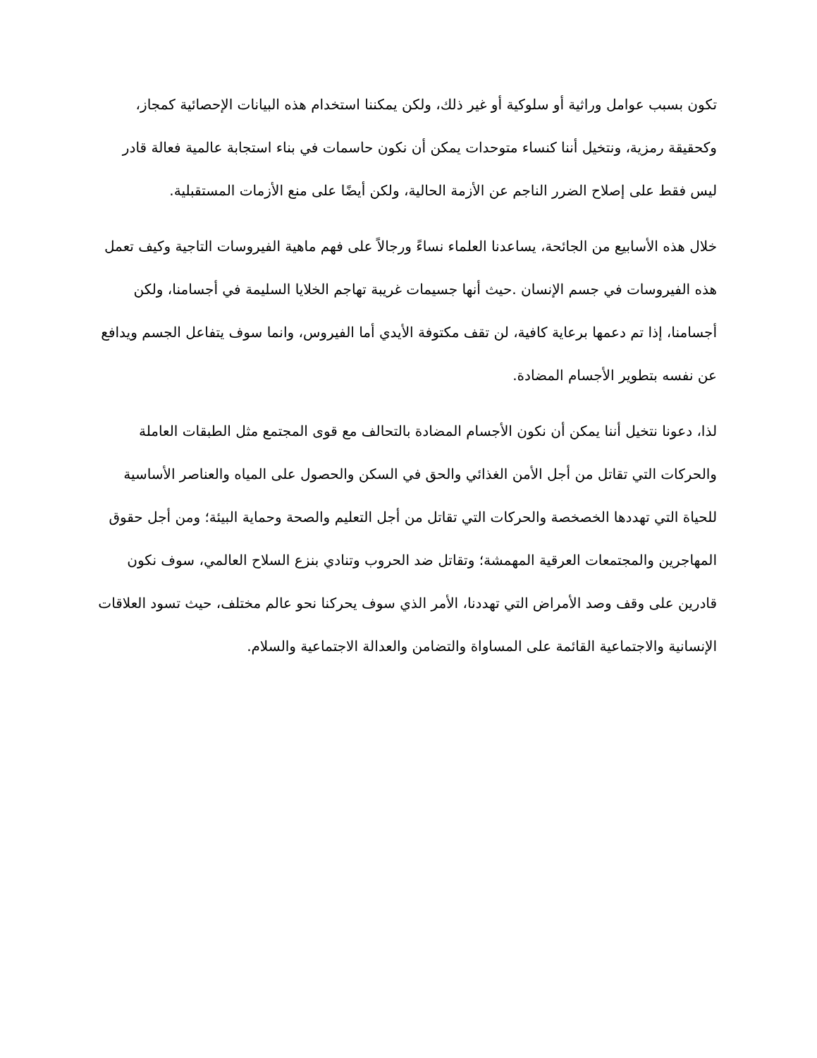تكون بسبب عوامل وراثية أو سلوكية أو غير ذلك، ولكن يمكننا استخدام هذه البيانات الإحصائية كمجاز، وكحقيقة رمزية، ونتخيل أننا كنساء متوحدات يمكن أن نكون حاسمات في بناء استجابة عالمية فعالة قادر ليس فقط على إصلاح الضرر الناجم عن الأزمة الحالية، ولكن أيضًا على منع الأزمات المستقبلية.
خلال هذه الأسابيع من الجائحة، يساعدنا العلماء نساءً ورجالاً على فهم ماهية الفيروسات التاجية وكيف تعمل هذه الفيروسات في جسم الإنسان .حيث أنها جسيمات غريبة تهاجم الخلايا السليمة في أجسامنا، ولكن أجسامنا، إذا تم دعمها برعاية كافية، لن تقف مكتوفة الأيدي أما الفيروس، وانما سوف يتفاعل الجسم ويدافع عن نفسه بتطوير الأجسام المضادة.
لذا، دعونا نتخيل أننا يمكن أن نكون الأجسام المضادة بالتحالف مع قوى المجتمع مثل الطبقات العاملة والحركات التي تقاتل من أجل الأمن الغذائي والحق في السكن والحصول على المياه والعناصر الأساسية للحياة التي تهددها الخصخصة والحركات التي تقاتل من أجل التعليم والصحة وحماية البيئة؛ ومن أجل حقوق المهاجرين والمجتمعات العرقية المهمشة؛ وتقاتل ضد الحروب وتنادي بنزع السلاح العالمي، سوف نكون قادرين على وقف وصد الأمراض التي تهددنا، الأمر الذي سوف يحركنا نحو عالم مختلف، حيث تسود العلاقات الإنسانية والاجتماعية القائمة على المساواة والتضامن والعدالة الاجتماعية والسلام.